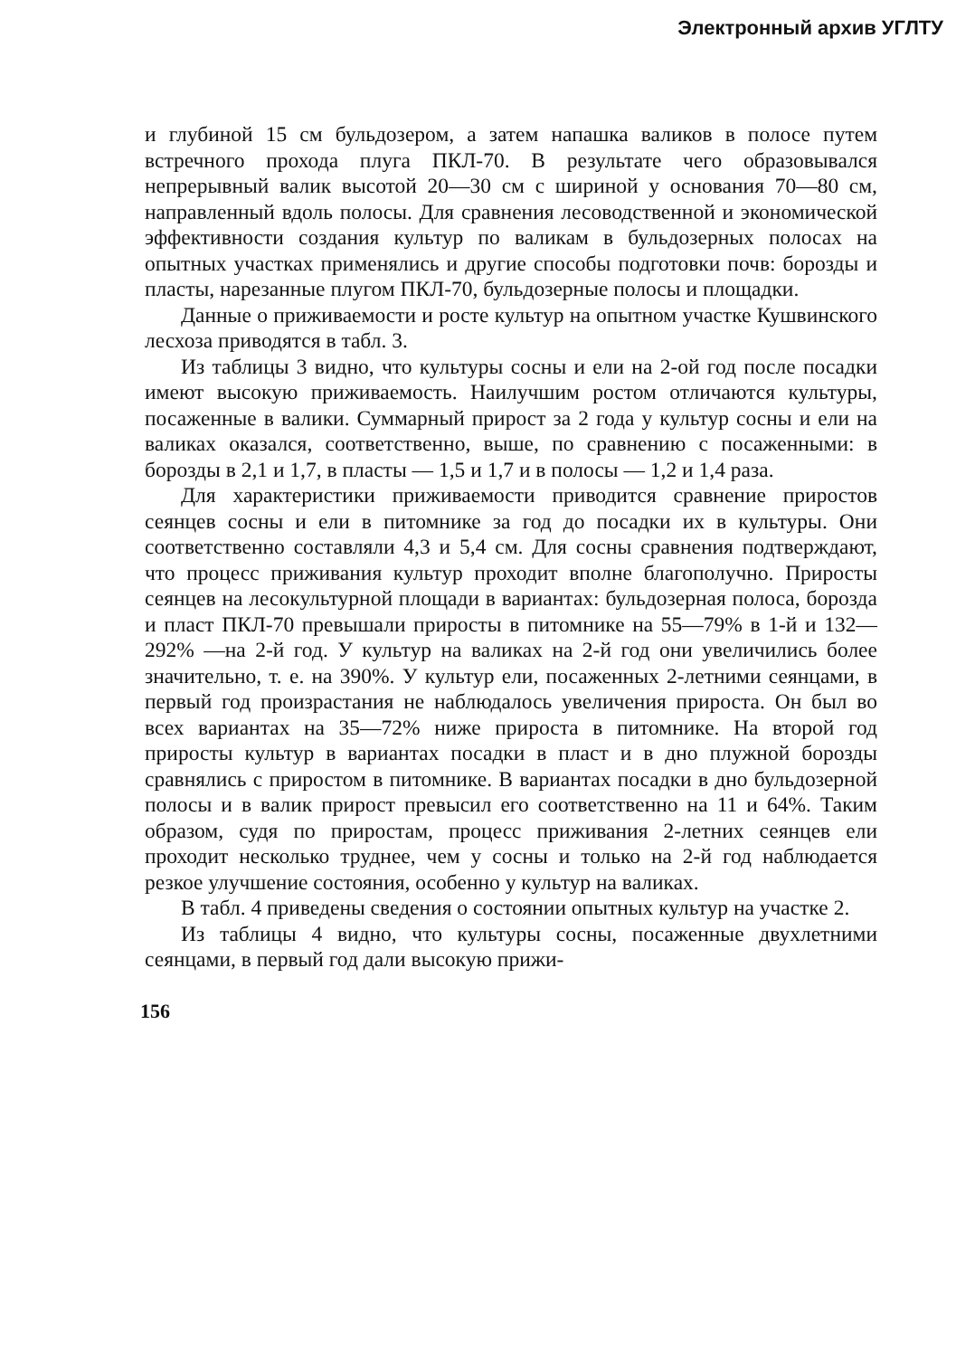Электронный архив УГЛТУ
и глубиной 15 см бульдозером, а затем напашка валиков в полосе путем встречного прохода плуга ПКЛ-70. В результате чего образовывался непрерывный валик высотой 20—30 см с шириной у основания 70—80 см, направленный вдоль полосы. Для сравнения лесоводственной и экономической эффективности создания культур по валикам в бульдозерных полосах на опытных участках применялись и другие способы подготовки почв: борозды и пласты, нарезанные плугом ПКЛ-70, бульдозерные полосы и площадки.
Данные о приживаемости и росте культур на опытном участке Кушвинского лесхоза приводятся в табл. 3.
Из таблицы 3 видно, что культуры сосны и ели на 2-ой год после посадки имеют высокую приживаемость. Наилучшим ростом отличаются культуры, посаженные в валики. Суммарный прирост за 2 года у культур сосны и ели на валиках оказался, соответственно, выше, по сравнению с посаженными: в борозды в 2,1 и 1,7, в пласты — 1,5 и 1,7 и в полосы — 1,2 и 1,4 раза.
Для характеристики приживаемости приводится сравнение приростов сеянцев сосны и ели в питомнике за год до посадки их в культуры. Они соответственно составляли 4,3 и 5,4 см. Для сосны сравнения подтверждают, что процесс приживания культур проходит вполне благополучно. Приросты сеянцев на лесокультурной площади в вариантах: бульдозерная полоса, борозда и пласт ПКЛ-70 превышали приросты в питомнике на 55—79% в 1-й и 132—292% —на 2-й год. У культур на валиках на 2-й год они увеличились более значительно, т. е. на 390%. У культур ели, посаженных 2-летними сеянцами, в первый год произрастания не наблюдалось увеличения прироста. Он был во всех вариантах на 35—72% ниже прироста в питомнике. На второй год приросты культур в вариантах посадки в пласт и в дно плужной борозды сравнялись с приростом в питомнике. В вариантах посадки в дно бульдозерной полосы и в валик прирост превысил его соответственно на 11 и 64%. Таким образом, судя по приростам, процесс приживания 2-летних сеянцев ели проходит несколько труднее, чем у сосны и только на 2-й год наблюдается резкое улучшение состояния, особенно у культур на валиках.
В табл. 4 приведены сведения о состоянии опытных культур на участке 2.
Из таблицы 4 видно, что культуры сосны, посаженные двухлетними сеянцами, в первый год дали высокую прижи-
156